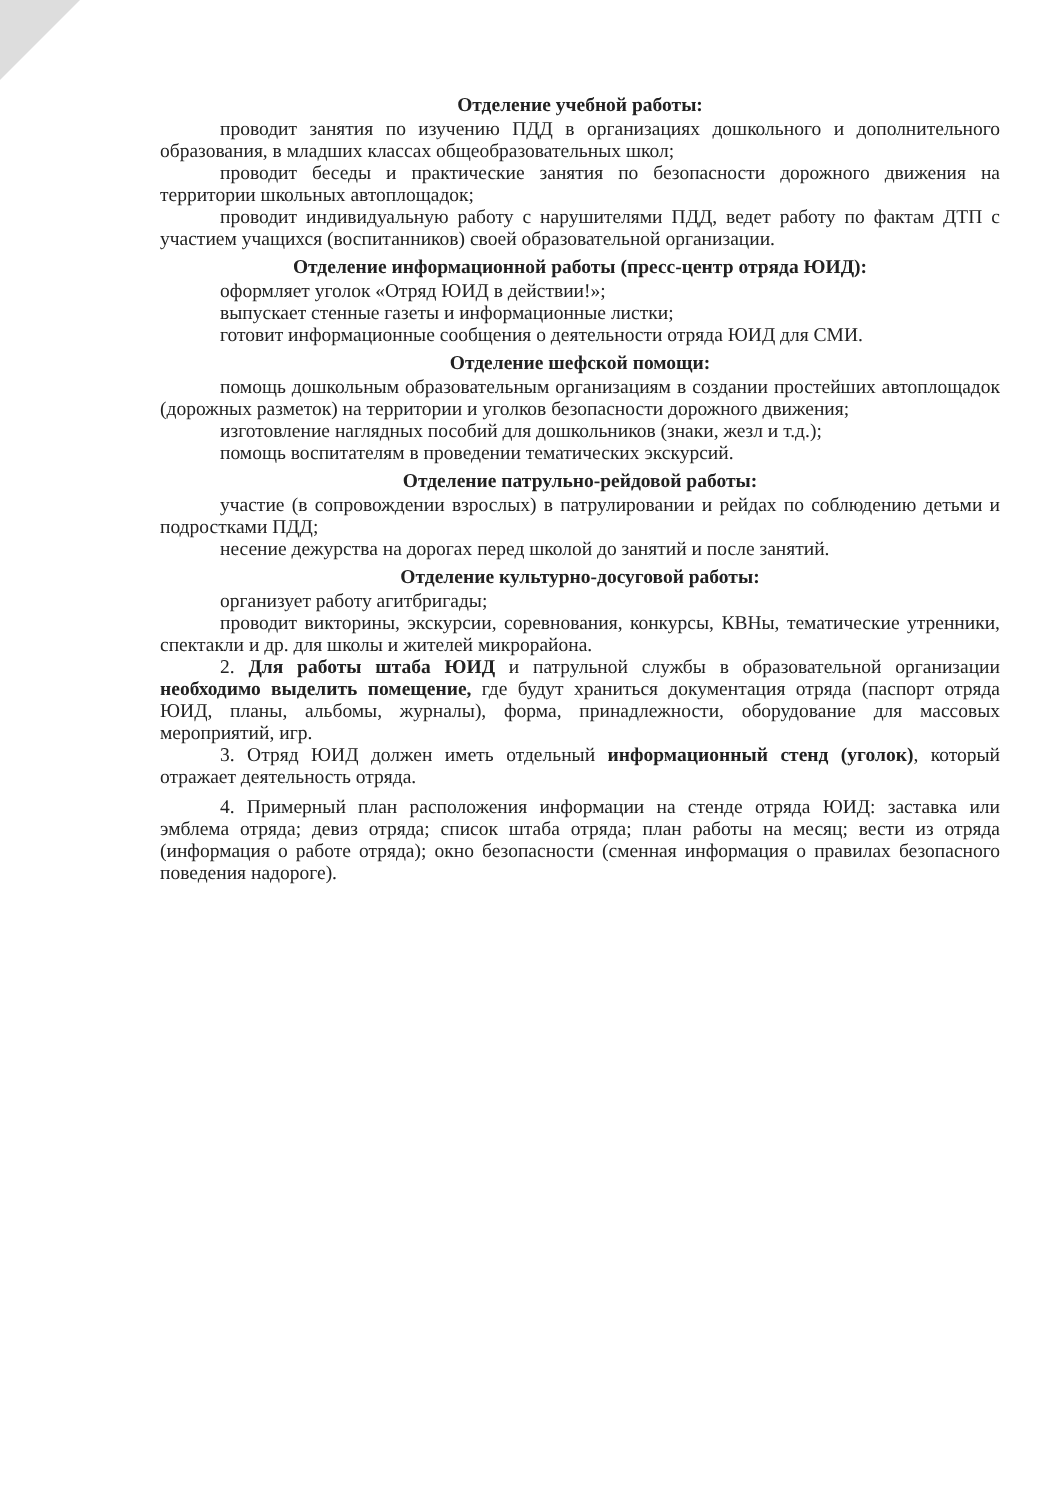Отделение учебной работы:
проводит занятия по изучению ПДД в организациях дошкольного и дополнительного образования, в младших классах общеобразовательных школ;
проводит беседы и практические занятия по безопасности дорожного движения на территории школьных автоплощадок;
проводит индивидуальную работу с нарушителями ПДД, ведет работу по фактам ДТП с участием учащихся (воспитанников) своей образовательной организации.
Отделение информационной работы (пресс-центр отряда ЮИД):
оформляет уголок «Отряд ЮИД в действии!»;
выпускает стенные газеты и информационные листки;
готовит информационные сообщения о деятельности отряда ЮИД для СМИ.
Отделение шефской помощи:
помощь дошкольным образовательным организациям в создании простейших автоплощадок (дорожных разметок) на территории и уголков безопасности дорожного движения;
изготовление наглядных пособий для дошкольников (знаки, жезл и т.д.);
помощь воспитателям в проведении тематических экскурсий.
Отделение патрульно-рейдовой работы:
участие (в сопровождении взрослых) в патрулировании и рейдах по соблюдению детьми и подростками ПДД;
несение дежурства на дорогах перед школой до занятий и после занятий.
Отделение культурно-досуговой работы:
организует работу агитбригады;
проводит викторины, экскурсии, соревнования, конкурсы, КВНы, тематические утренники, спектакли и др. для школы и жителей микрорайона.
2. Для работы штаба ЮИД и патрульной службы в образовательной организации необходимо выделить помещение, где будут храниться документация отряда (паспорт отряда ЮИД, планы, альбомы, журналы), форма, принадлежности, оборудование для массовых мероприятий, игр.
3. Отряд ЮИД должен иметь отдельный информационный стенд (уголок), который отражает деятельность отряда.
4. Примерный план расположения информации на стенде отряда ЮИД: заставка или эмблема отряда; девиз отряда; список штаба отряда; план работы на месяц; вести из отряда (информация о работе отряда); окно безопасности (сменная информация о правилах безопасного поведения надороге).